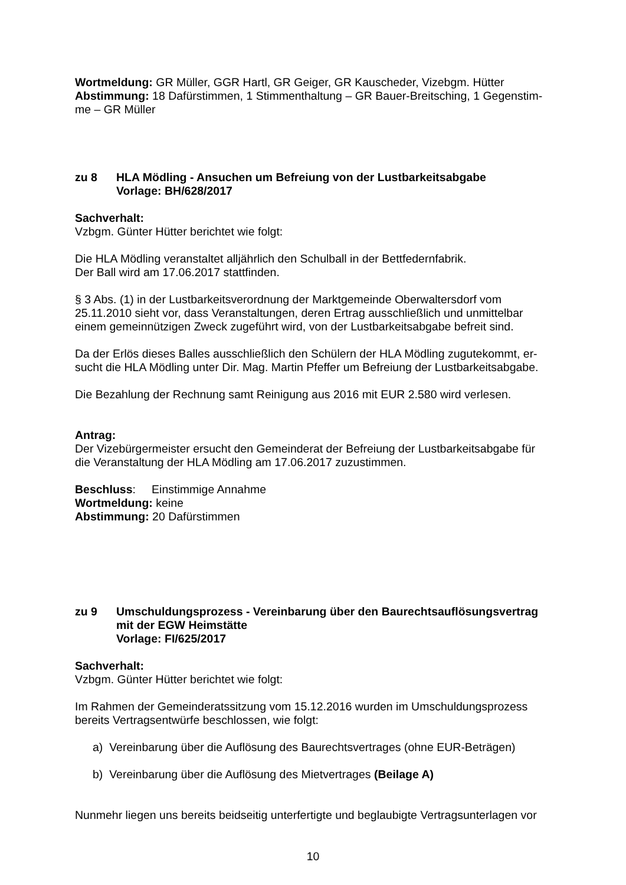Wortmeldung: GR Müller, GGR Hartl, GR Geiger, GR Kauscheder, Vizebgm. Hütter
Abstimmung: 18 Dafürstimmen, 1 Stimmenthaltung – GR Bauer-Breitsching, 1 Gegenstim-me – GR Müller
zu 8 HLA Mödling - Ansuchen um Befreiung von der Lustbarkeitsabgabe
Vorlage: BH/628/2017
Sachverhalt:
Vzbgm. Günter Hütter berichtet wie folgt:
Die HLA Mödling veranstaltet alljährlich den Schulball in der Bettfedernfabrik.
Der Ball wird am 17.06.2017 stattfinden.
§ 3 Abs. (1) in der Lustbarkeitsverordnung der Marktgemeinde Oberwaltersdorf vom 25.11.2010 sieht vor, dass Veranstaltungen, deren Ertrag ausschließlich und unmittelbar einem gemeinnützigen Zweck zugeführt wird, von der Lustbarkeitsabgabe befreit sind.
Da der Erlös dieses Balles ausschließlich den Schülern der HLA Mödling zugutekommt, er-sucht die HLA Mödling unter Dir. Mag. Martin Pfeffer um Befreiung der Lustbarkeitsabgabe.
Die Bezahlung der Rechnung samt Reinigung aus 2016 mit EUR 2.580 wird verlesen.
Antrag:
Der Vizebürgermeister ersucht den Gemeinderat der Befreiung der Lustbarkeitsabgabe für die Veranstaltung der HLA Mödling am 17.06.2017 zuzustimmen.
Beschluss: Einstimmige Annahme
Wortmeldung: keine
Abstimmung: 20 Dafürstimmen
zu 9 Umschuldungsprozess - Vereinbarung über den Baurechtsauflösungsvertrag mit der EGW Heimstätte
Vorlage: FI/625/2017
Sachverhalt:
Vzbgm. Günter Hütter berichtet wie folgt:
Im Rahmen der Gemeinderatssitzung vom 15.12.2016 wurden im Umschuldungsprozess bereits Vertragsentwürfe beschlossen, wie folgt:
a) Vereinbarung über die Auflösung des Baurechtsvertrages (ohne EUR-Beträgen)
b) Vereinbarung über die Auflösung des Mietvertrages (Beilage A)
Nunmehr liegen uns bereits beidseitig unterfertigte und beglaubigte Vertragsunterlagen vor
10